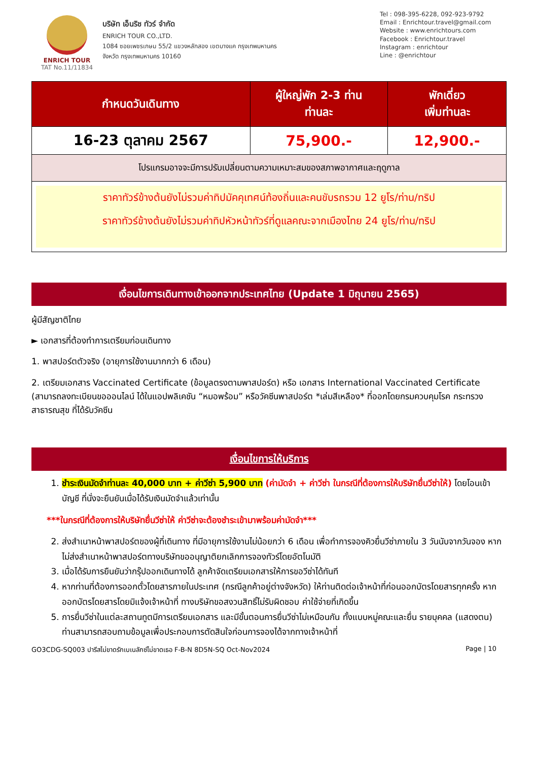ENRICH TOUR
TAT No.11/11834
บริษัท เอ็นริช ทัวร์ จำกัด
ENRICH TOUR CO.,LTD.
1084 ซอยเพชรเกษม 55/2 แขวงหลักสอง เขตบางแค กรุงเทพมหานคร
จังหวัด กรุงเทพมหานคร 10160
Tel : 098-395-6228, 092-923-9792
Email : Enrichtour.travel@gmail.com
Website : www.enrichtours.com
Facebook : Enrichtour.travel
Instagram : enrichtour
Line : @enrichtour
| กำหนดวันเดินทาง | ผู้ใหญ่พัก 2-3 ท่าน ท่านละ | พักเดี่ยว เพิ่มท่านละ |
| --- | --- | --- |
| 16-23 ตุลาคม 2567 | 75,900.- | 12,900.- |
| โปรแกรมอาจจะมีการปรับเปลี่ยนตามความเหมาะสมของสภาพอากาศและฤดูกาล | | |
| ราคาทัวร์ข้างต้นยังไม่รวมค่าทิปมัคคุเทศน์ท้องถิ่นและคนขับรถรวม 12 ยูโร/ท่าน/ทริป ราคาทัวร์ข้างต้นยังไม่รวมค่าทิปหัวหน้าทัวร์ที่ดูแลคณะจากเมืองไทย 24 ยูโร/ท่าน/ทริป | | |
เงื่อนไขการเดินทางเข้าออกจากประเทศไทย (Update 1 มิถุนายน 2565)
ผู้มีสัญชาติไทย
► เอกสารที่ต้องทำการเตรียมก่อนเดินทาง
1. พาสปอร์ตตัวจริง (อายุการใช้งานมากกว่า 6 เดือน)
2. เตรียมเอกสาร Vaccinated Certificate (ข้อมูลตรงตามพาสปอร์ต) หรือ เอกสาร International Vaccinated Certificate (สามารถลงทะเบียนขอออนไลน์ ได้ในแอปพลิเคชัน “หมอพร้อม” หรือวัคซีนพาสปอร์ต *เล่มสีเหลือง* ที่ออกโดยกรมควบคุมโรค กระทรวงสาธารณสุข ที่ได้รับวัคซีน
เงื่อนไขการให้บริการ
1. ชำระเงินมัดจำท่านละ 40,000 บาท + ค่าวีซ่า 5,900 บาท (ค่ามัดจำ + ค่าวีซ่า ในกรณีที่ต้องการให้บริษัทยื่นวีซ่าให้) โดยโอนเข้าบัญชี ที่นั่งจะยืนยันเมื่อได้รับเงินมัดจำแล้วเท่านั้น
***ในกรณีที่ต้องการให้บริษัทยื่นวีซ่าให้ ค่าวีซ่าจะต้องชำระเข้ามาพร้อมค่ามัดจำ***
2. ส่งสำเนาหน้าพาสปอร์ตของผู้ที่เดินทาง ที่มีอายุการใช้งานไม่น้อยกว่า 6 เดือน เพื่อทำการจองคิวยื่นวีซ่าภายใน 3 วันนับจากวันจอง หากไม่ส่งสำเนาหน้าพาสปอร์ตทางบริษัทขออนุญาติยกเลิกการจองทัวร์โดยอัตโนมัติ
3. เมื่อได้รับการยืนยันว่ากรุ๊ปออกเดินทางได้ ลูกค้าจัดเตรียมเอกสารให้การขอวีซ่าได้ทันที
4. หากท่านที่ต้องการออกตั๋วโดยสารภายในประเทศ (กรณีลูกค้าอยู่ต่างจังหวัด) ให้ท่านติดต่อเจ้าหน้าที่ก่อนออกบัตรโดยสารทุกครั้ง หากออกบัตรโดยสารโดยมิแจ้งเจ้าหน้าที่ ทางบริษัทขอสงวนสิทธิ์ไม่รับผิดชอบ ค่าใช้จ่ายที่เกิดขึ้น
5. การยื่นวีซ่าในแต่ละสถานทูตมีการเตรียมเอกสาร และมีขั้นตอนการยื่นวีซ่าไม่เหมือนกัน ทั้งแบบหมู่คณะและยื่น รายบุคคล (แสดงตน) ท่านสามารถสอบถามข้อมูลเพื่อประกอบการตัดสินใจก่อนการจองได้จากทางเจ้าหน้าที่
GO3CDG-SQ003 ปารีสไม่ขาดรักเบเนลักซ์ไม่ขาดเธอ F-B-N 8D5N-SQ Oct-Nov2024 Page | 10